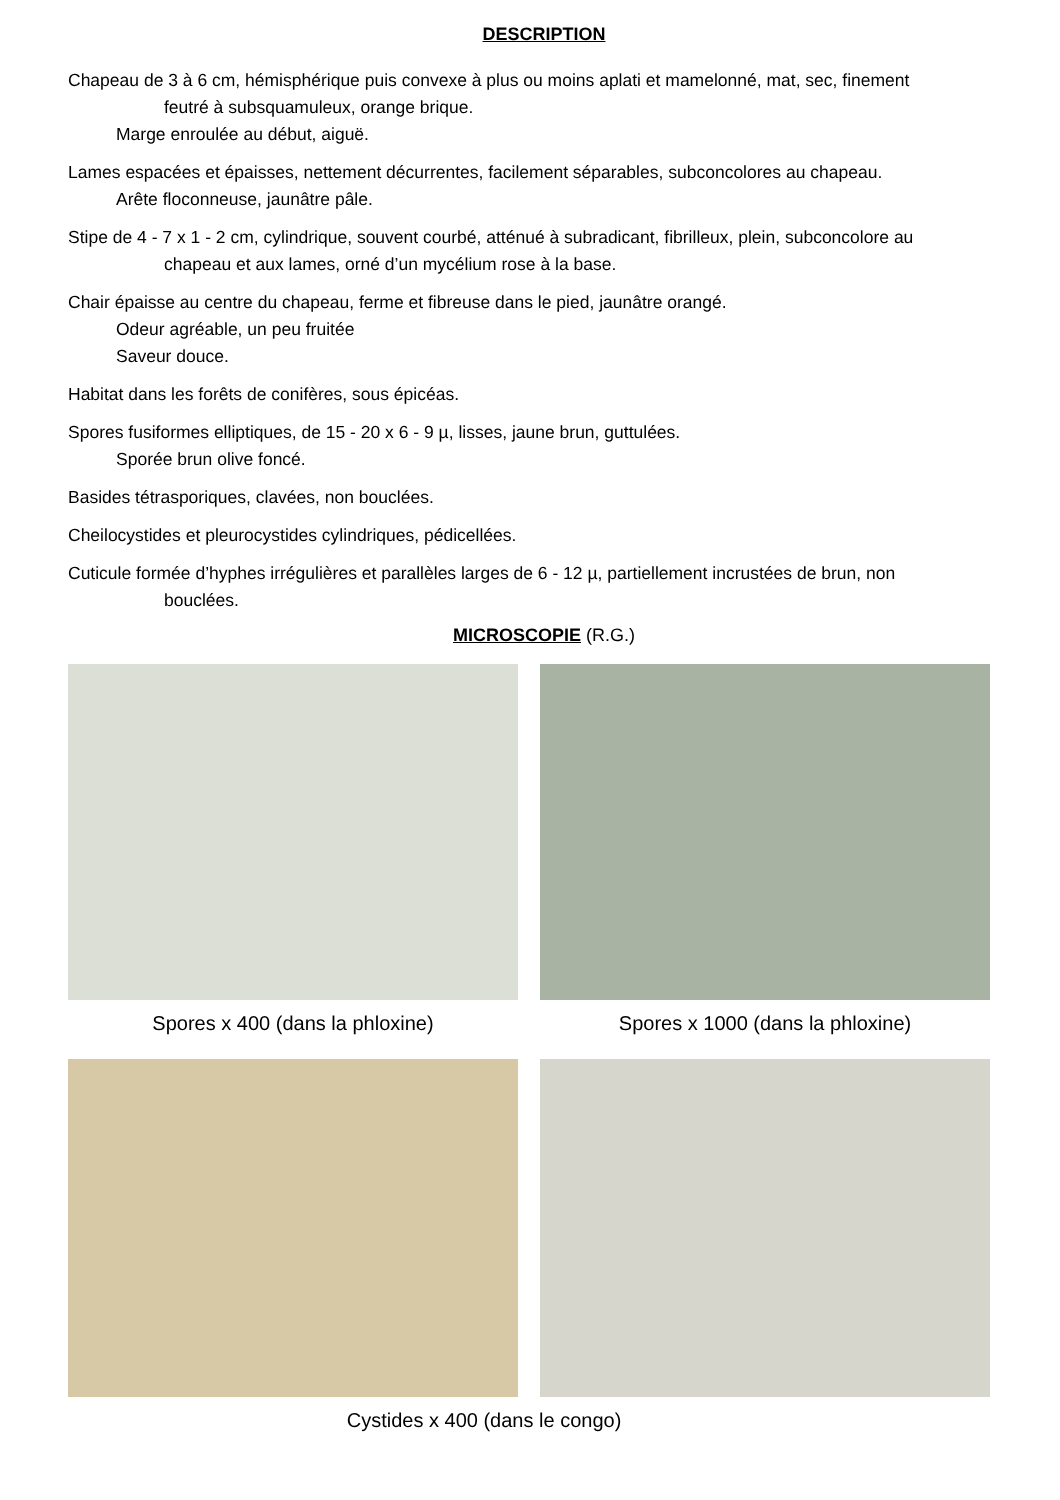DESCRIPTION
Chapeau de 3 à 6 cm, hémisphérique puis convexe à plus ou moins aplati et mamelonné, mat, sec, finement
feutré à subsquamuleux, orange brique.
Marge enroulée au début, aiguë.
Lames espacées et épaisses, nettement décurrentes, facilement séparables, subconcolores au chapeau.
Arête floconneuse, jaunâtre pâle.
Stipe de 4 - 7 x 1 - 2 cm, cylindrique, souvent courbé, atténué à subradicant, fibrilleux, plein, subconcolore au
chapeau et aux lames, orné d’un mycélium rose à la base.
Chair épaisse au centre du chapeau, ferme et fibreuse dans le pied, jaunâtre orangé.
Odeur agréable, un peu fruitée
Saveur douce.
Habitat dans les forêts de conifères, sous épicéas.
Spores fusiformes elliptiques, de 15 - 20 x 6 - 9 µ, lisses, jaune brun, guttulées.
Sporée brun olive foncé.
Basides tétrasporiques, clavées, non bouclées.
Cheilocystides et pleurocystides cylindriques, pédicellées.
Cuticule formée d’hyphes irrégulières et parallèles larges de 6 - 12 µ, partiellement incrustées de brun, non
bouclées.
MICROSCOPIE (R.G.)
Spores x 400 (dans la phloxine) Spores x 1000 (dans la phloxine)
Cystides x 400 (dans le congo)